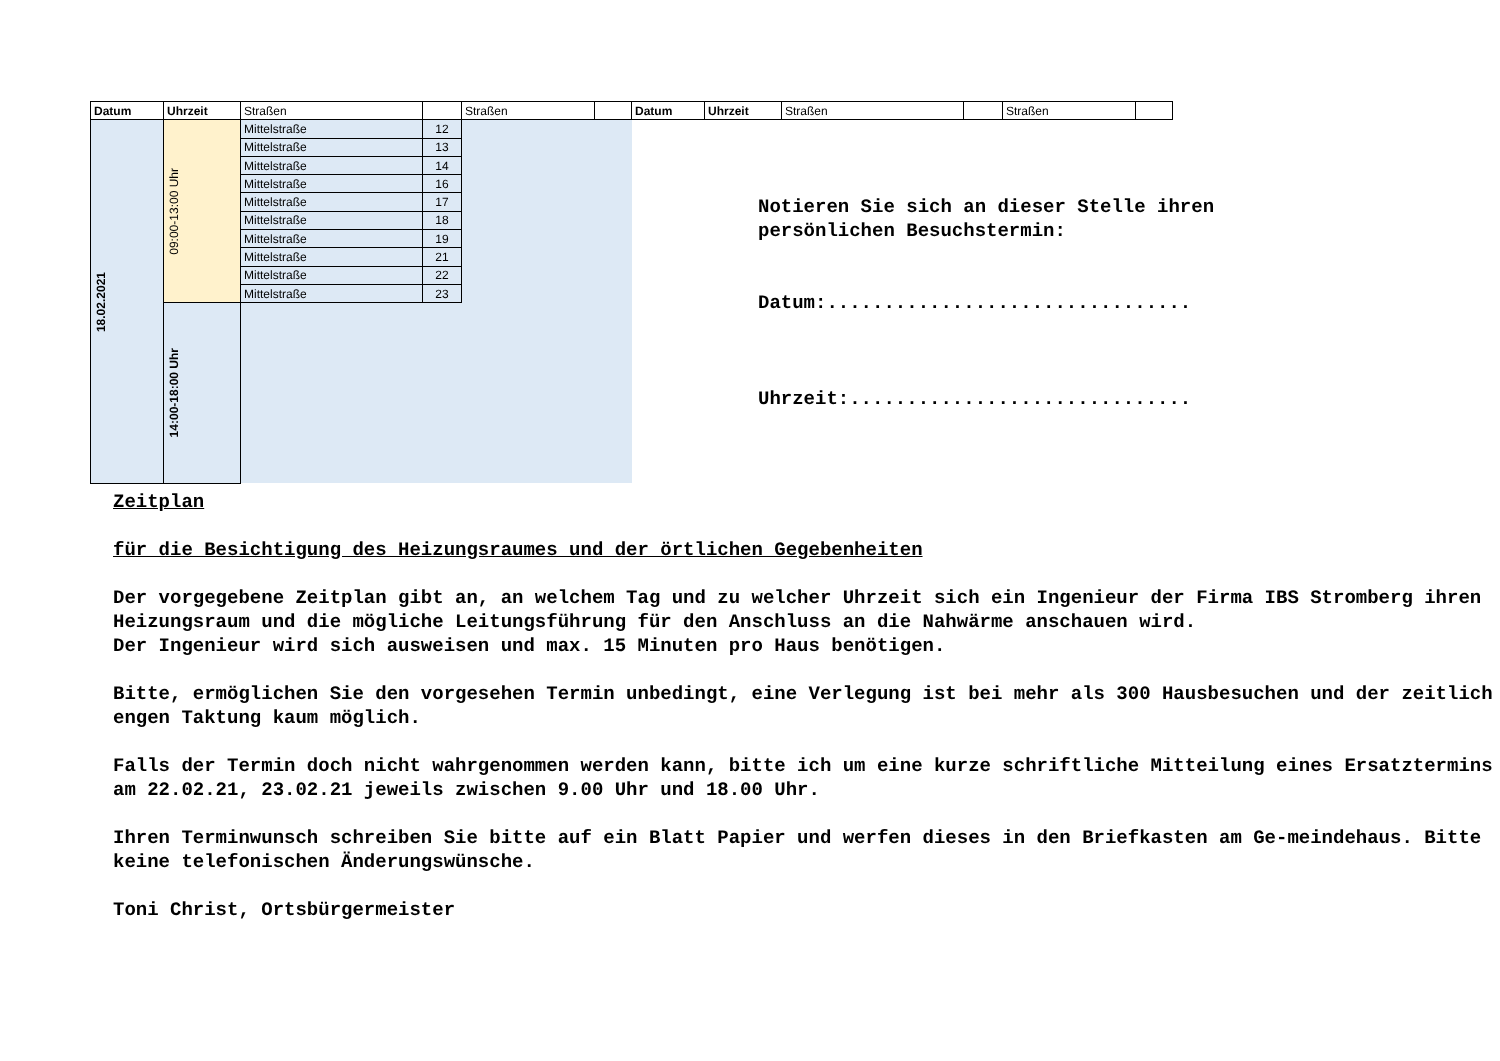| Datum | Uhrzeit | Straßen | | Straßen | | Datum | Uhrzeit | Straßen | | Straßen | |
| 18.02.2021 | 09:00-13:00 Uhr | Mittelstraße | 12 | | | | | | | | |
| | | Mittelstraße | 13 | | | | | | | | |
| | | Mittelstraße | 14 | | | | | | | | |
| | | Mittelstraße | 16 | | | | | | | | |
| | | Mittelstraße | 17 | | | | | | | | |
| | | Mittelstraße | 18 | | | | | | | | |
| | | Mittelstraße | 19 | | | | | | | | |
| | | Mittelstraße | 21 | | | | | | | | |
| | | Mittelstraße | 22 | | | | | | | | |
| | | Mittelstraße | 23 | | | | | | | | |
| | 14:00-18:00 Uhr | | | | | | | | | | |
Notieren Sie sich an dieser Stelle ihren
persönlichen Besuchstermin:
Datum:................................
Uhrzeit:..............................
Zeitplan
für die Besichtigung des Heizungsraumes und der örtlichen Gegebenheiten
Der vorgegebene Zeitplan gibt an, an welchem Tag und zu welcher Uhrzeit sich ein Ingenieur der Firma IBS Stromberg ihren Heizungsraum und die mögliche Leitungsführung für den Anschluss an die Nahwärme anschauen wird.
Der Ingenieur wird sich ausweisen und max. 15 Minuten pro Haus benötigen.
Bitte, ermöglichen Sie den vorgesehen Termin unbedingt, eine Verlegung ist bei mehr als 300 Hausbesuchen und der zeitlich engen Taktung kaum möglich.
Falls der Termin doch nicht wahrgenommen werden kann, bitte ich um eine kurze schriftliche Mitteilung eines Ersatztermins am 22.02.21, 23.02.21 jeweils zwischen 9.00 Uhr und 18.00 Uhr.
Ihren Terminwunsch schreiben Sie bitte auf ein Blatt Papier und werfen dieses in den Briefkasten am Ge-meindehaus. Bitte keine telefonischen Änderungswünsche.
Toni Christ, Ortsbürgermeister